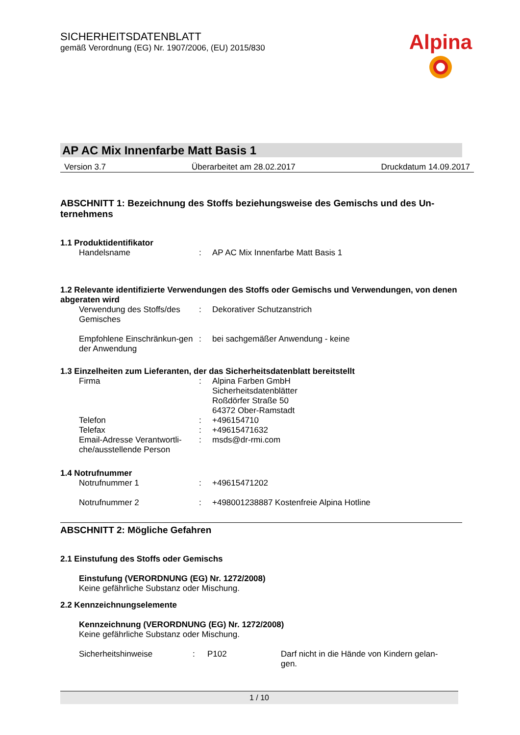SICHERHEITSDATENBLATT
gemäß Verordnung (EG) Nr. 1907/2006, (EU) 2015/830
Alpina
AP AC Mix Innenfarbe Matt Basis 1
Version 3.7 Überarbeitet am 28.02.2017 Druckdatum 14.09.2017
ABSCHNITT 1: Bezeichnung des Stoffs beziehungsweise des Gemischs und des Un-ternehmens
1.1 Produktidentifikator
Handelsname : AP AC Mix Innenfarbe Matt Basis 1
1.2 Relevante identifizierte Verwendungen des Stoffs oder Gemischs und Verwendungen, von denen abgeraten wird
Verwendung des Stoffs/des Gemisches
: Dekorativer Schutzanstrich
Empfohlene Einschränkun-gen der Anwendung
: bei sachgemäßer Anwendung - keine
1.3 Einzelheiten zum Lieferanten, der das Sicherheitsdatenblatt bereitstellt
Firma : Alpina Farben GmbH
Sicherheitsdatenblätter
Roßdörfer Straße 50
64372 Ober-Ramstadt
Telefon : +496154710
Telefax : +49615471632
Email-Adresse Verantwortli-che/ausstellende Person
: msds@dr-rmi.com
1.4 Notrufnummer
Notrufnummer 1 : +49615471202
Notrufnummer 2 : +498001238887 Kostenfreie Alpina Hotline
ABSCHNITT 2: Mögliche Gefahren
2.1 Einstufung des Stoffs oder Gemischs
Einstufung (VERORDNUNG (EG) Nr. 1272/2008)
Keine gefährliche Substanz oder Mischung.
2.2 Kennzeichnungselemente
Kennzeichnung (VERORDNUNG (EG) Nr. 1272/2008)
Keine gefährliche Substanz oder Mischung.
Sicherheitshinweise : P102 Darf nicht in die Hände von Kindern gelan-gen.
1 / 10